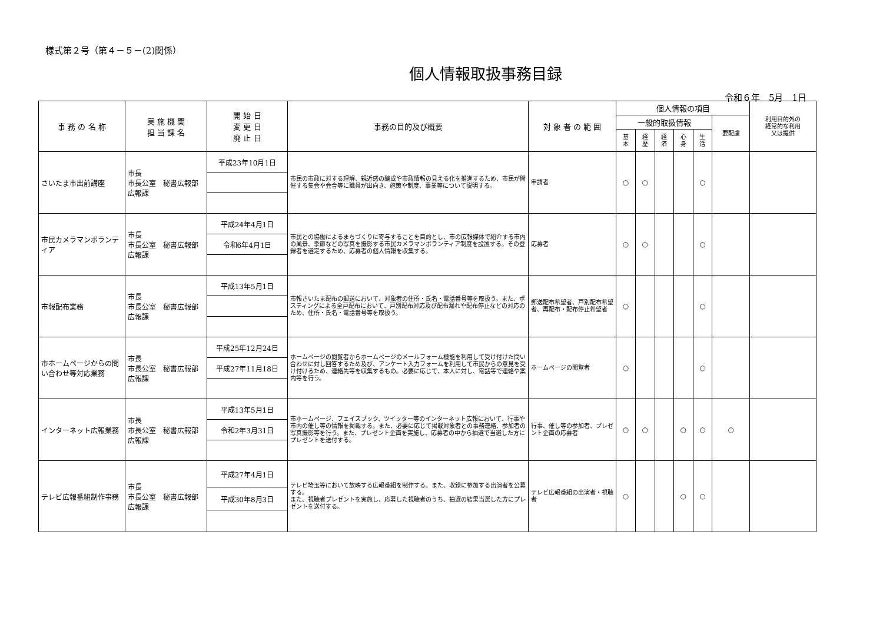様式第２号（第４－５－(2)関係）
個人情報取扱事務目録
令和６年　5月　1日
| 事 務 の 名 称 | 実 施 機 関 担 当 課 名 | 開 始 日 変 更 日 廃 止 日 | 事務の目的及び概要 | 対 象 者 の 範 囲 | 個人情報の項目 | | | | | | 利用目的外の 経常的な利用 又は提供 |
| --- | --- | --- | --- | --- | --- | --- | --- | --- | --- | --- | --- |
| | | | | | 一般的取扱情報 | | | | | 要配慮 | |
| | | | | | 基 本 | 経 歴 | 経 済 | 心 身 | 生 活 | | |
| さいたま市出前講座 | 市長 市長公室 秘書広報部 広報課 | 平成23年10月1日 | 市民の市政に対する理解、親近感の醸成や市政情報の見える化を推進するため、市民が開催する集会や会合等に職員が出向き、施策や制度、事業等について説明する。 | 申請者 | ○ | ○ | | | ○ | | |
| 市民カメラマンボランティア | 市長 市長公室 秘書広報部 広報課 | 平成24年4月1日 | 市民との協働によるまちづくりに寄与することを目的とし、市の広報媒体で紹介する市内の風景、季節などの写真を撮影する市民カメラマンボランティア制度を設置する。その登録者を選定するため、応募者の個人情報を収集する。 | 応募者 | ○ | ○ | | | ○ | | |
| | | 令和6年4月1日 | | | | | | | | | |
| 市報配布業務 | 市長 市長公室 秘書広報部 広報課 | 平成13年5月1日 | 市報さいたま配布の郵送において、対象者の住所・氏名・電話番号等を取扱う。また、ポスティングによる全戸配布において、戸別配布対応及び配布漏れや配布停止などの対応のため、住所・氏名・電話番号等を取扱う。 | 郵送配布希望者、戸別配布希望者、再配布・配布停止希望者 | ○ | | | | ○ | | |
| 市ホームページからの問い合わせ等対応業務 | 市長 市長公室 秘書広報部 広報課 | 平成25年12月24日 | ホームページの閲覧者からホームページのメールフォーム機能を利用して受け付けた問い合わせに対し回答するため及び、アンケート入力フォームを利用して市民からの意見を受け付けるため、連絡先等を収集するもの。必要に応じて、本人に対し、電話等で連絡や案内等を行う。 | ホームページの閲覧者 | ○ | | | | ○ | | |
| | | 平成27年11月18日 | | | | | | | | | |
| インターネット広報業務 | 市長 市長公室 秘書広報部 広報課 | 平成13年5月1日 | 市ホームページ、フェイスブック、ツイッター等のインターネット広報において、行事や市内の催し等の情報を掲載する。また、必要に応じて掲載対象者との事務連絡、参加者の写真撮影等を行う。また、プレゼント企画を実施し、応募者の中から抽選で当選した方にプレゼントを送付する。 | 行事、催し等の参加者、プレゼント企画の応募者 | ○ | ○ | | ○ | ○ | ○ | |
| | | 令和2年3月31日 | | | | | | | | | |
| テレビ広報番組制作事務 | 市長 市長公室 秘書広報部 広報課 | 平成27年4月1日 | テレビ埼玉等において放映する広報番組を制作する。また、収録に参加する出演者を公募する。 また、視聴者プレゼントを実施し、応募した視聴者のうち、抽選の結果当選した方にプレゼントを送付する。 | テレビ広報番組の出演者・視聴者 | ○ | | | ○ | ○ | | |
| | | 平成30年8月3日 | | | | | | | | | |